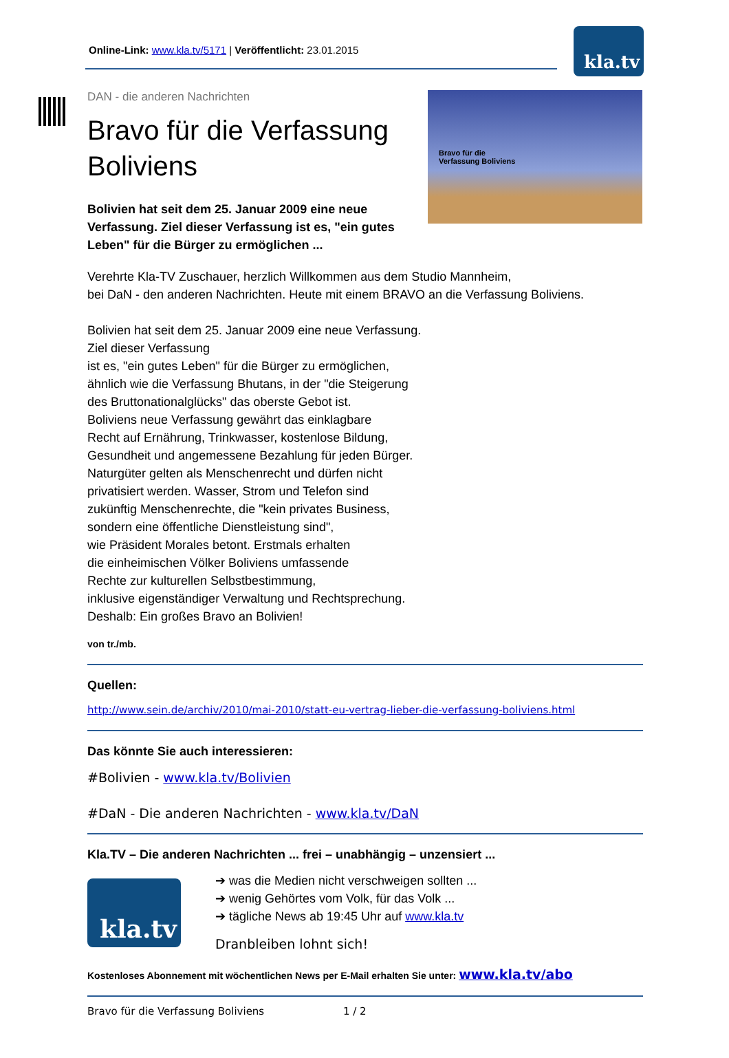Online-Link: www.kla.tv/5171 | Veröffentlicht: 23.01.2015
kla.tv
DAN - die anderen Nachrichten
Bravo für die Verfassung Boliviens
Bolivien hat seit dem 25. Januar 2009 eine neue Verfassung. Ziel dieser Verfassung ist es, "ein gutes Leben" für die Bürger zu ermöglichen ...
Bravo für die
Verfassung Boliviens
Verehrte Kla-TV Zuschauer, herzlich Willkommen aus dem Studio Mannheim,
bei DaN - den anderen Nachrichten. Heute mit einem BRAVO an die Verfassung Boliviens.
Bolivien hat seit dem 25. Januar 2009 eine neue Verfassung.
Ziel dieser Verfassung
ist es, "ein gutes Leben" für die Bürger zu ermöglichen,
ähnlich wie die Verfassung Bhutans, in der "die Steigerung
des Bruttonationalglücks" das oberste Gebot ist.
Boliviens neue Verfassung gewährt das einklagbare
Recht auf Ernährung, Trinkwasser, kostenlose Bildung,
Gesundheit und angemessene Bezahlung für jeden Bürger.
Naturgüter gelten als Menschenrecht und dürfen nicht
privatisiert werden. Wasser, Strom und Telefon sind
zukünftig Menschenrechte, die "kein privates Business,
sondern eine öffentliche Dienstleistung sind",
wie Präsident Morales betont. Erstmals erhalten
die einheimischen Völker Boliviens umfassende
Rechte zur kulturellen Selbstbestimmung,
inklusive eigenständiger Verwaltung und Rechtsprechung.
Deshalb: Ein großes Bravo an Bolivien!
von tr./mb.
Quellen:
http://www.sein.de/archiv/2010/mai-2010/statt-eu-vertrag-lieber-die-verfassung-boliviens.html
Das könnte Sie auch interessieren:
#Bolivien - www.kla.tv/Bolivien
#DaN - Die anderen Nachrichten - www.kla.tv/DaN
Kla.TV – Die anderen Nachrichten ... frei – unabhängig – unzensiert ...
kla.tv
➔ was die Medien nicht verschweigen sollten ...
➔ wenig Gehörtes vom Volk, für das Volk ...
➔ tägliche News ab 19:45 Uhr auf www.kla.tv
Dranbleiben lohnt sich!
Kostenloses Abonnement mit wöchentlichen News per E-Mail erhalten Sie unter: www.kla.tv/abo
Bravo für die Verfassung Boliviens 1 / 2